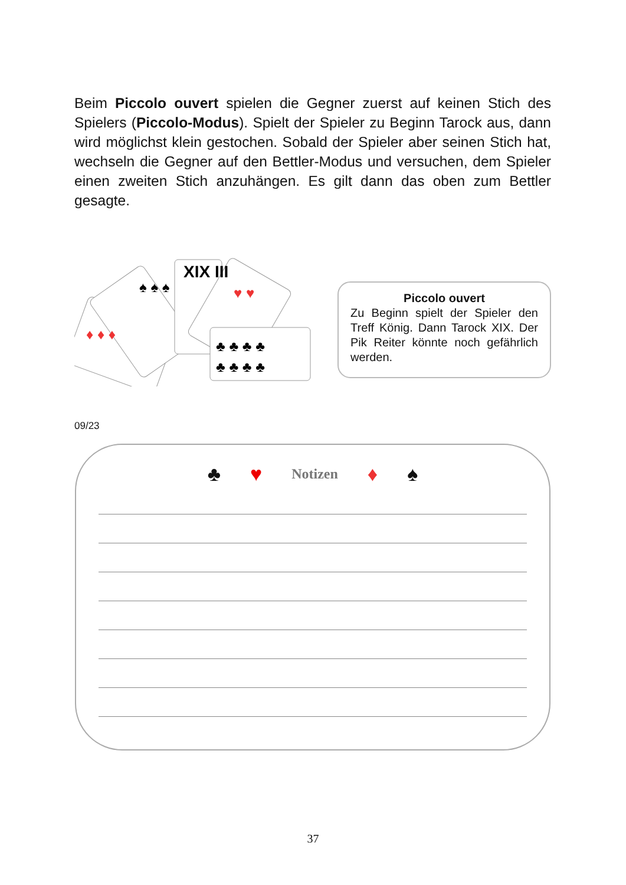Beim Piccolo ouvert spielen die Gegner zuerst auf keinen Stich des Spielers (Piccolo-Modus). Spielt der Spieler zu Beginn Tarock aus, dann wird möglichst klein gestochen. Sobald der Spieler aber seinen Stich hat, wechseln die Gegner auf den Bettler-Modus und versuchen, dem Spieler einen zweiten Stich anzuhängen. Es gilt dann das oben zum Bettler gesagte.
XIX III
♦ ♦ ♦
♠ ♠ ♠
♥ ♥
♣ ♣ ♣ ♣
♣ ♣ ♣ ♣
Piccolo ouvert
Zu Beginn spielt der Spieler den Treff König. Dann Tarock XIX. Der Pik Reiter könnte noch gefährlich werden.
09/23
♣ ♥ Notizen ♦ ♠
37